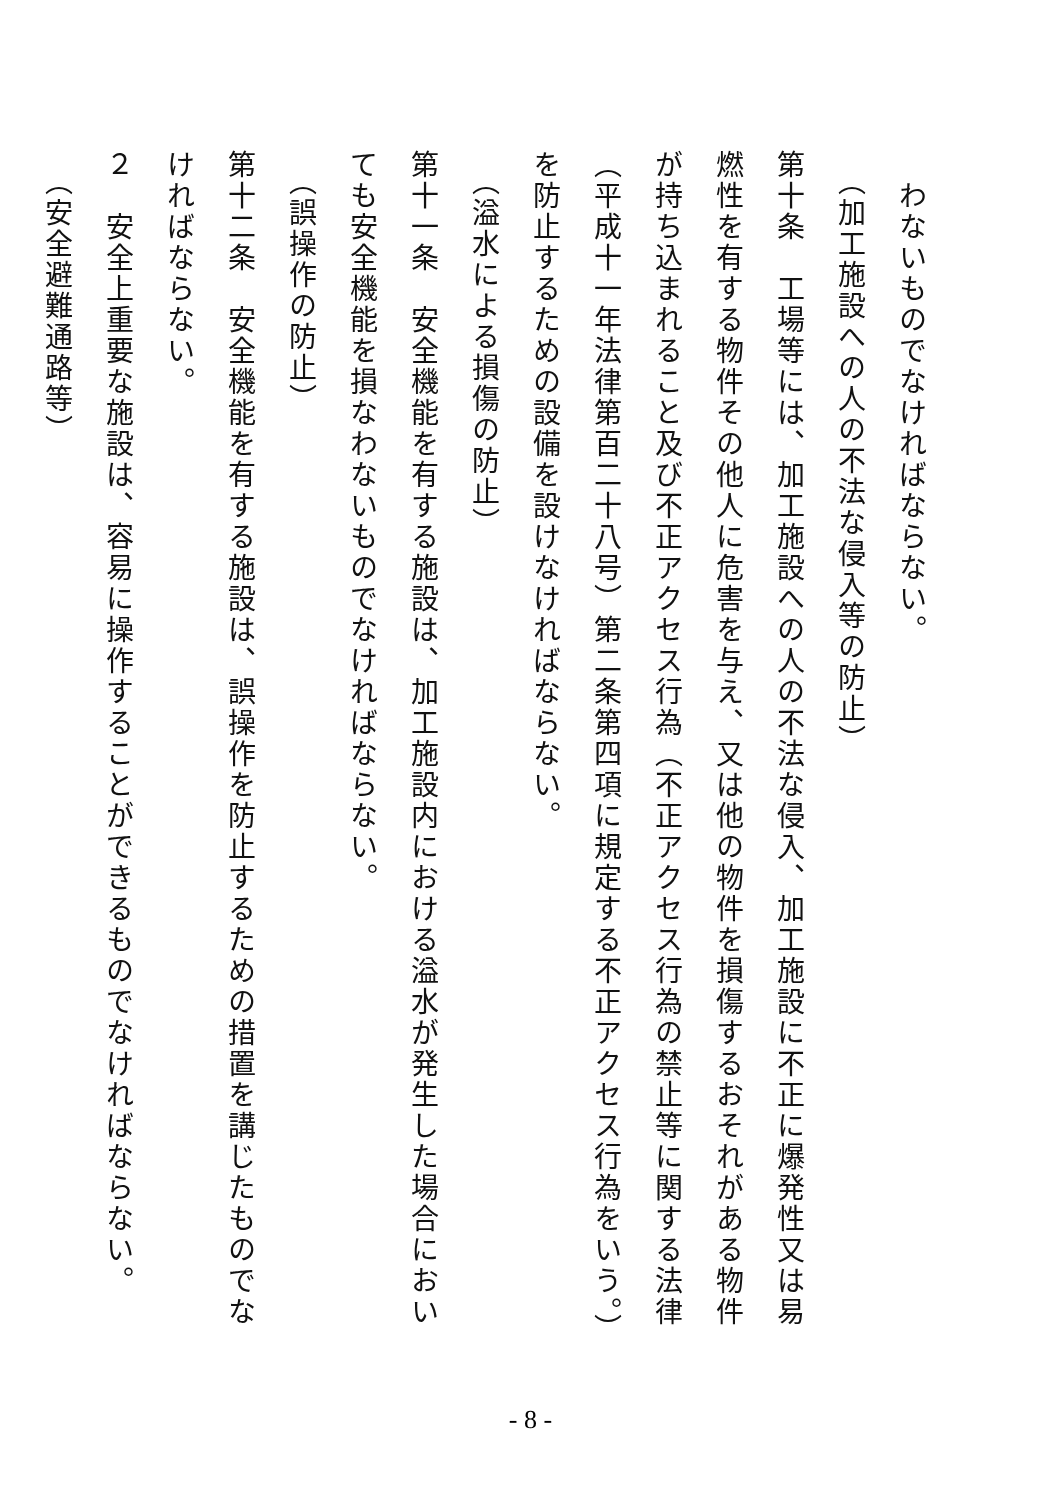わないものでなければならない。
　（加工施設への人の不法な侵入等の防止）
第十条　工場等には、加工施設への人の不法な侵入、加工施設に不正に爆発性又は易燃性を有する物件その他人に危害を与え、又は他の物件を損傷するおそれがある物件が持ち込まれること及び不正アクセス行為（不正アクセス行為の禁止等に関する法律（平成十一年法律第百二十八号）第二条第四項に規定する不正アクセス行為をいう。）を防止するための設備を設けなければならない。
　（溢水による損傷の防止）
第十一条　安全機能を有する施設は、加工施設内における溢水が発生した場合においても安全機能を損なわないものでなければならない。
　（誤操作の防止）
第十二条　安全機能を有する施設は、誤操作を防止するための措置を講じたものでなければならない。
２　安全上重要な施設は、容易に操作することができるものでなければならない。
　（安全避難通路等）
- 8 -